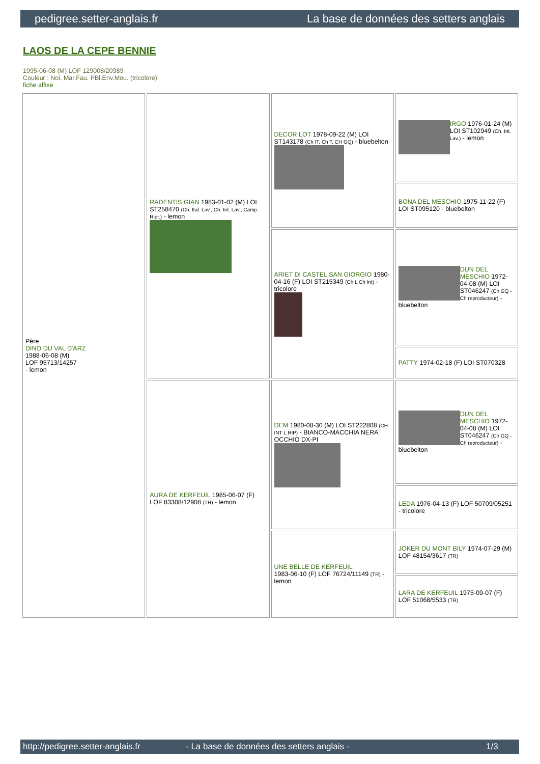pedigree.setter-anglais.fr La base de données des setters anglais
LAOS DE LA CEPE BENNIE
1995-06-08 (M) LOF 129008/20989
Couleur : Noi. Mar.Fau. PBl.Env.Mou. (tricolore)
fiche affixe
| Père DINO DU VAL D'ARZ 1988-06-08 (M) LOF 95713/14257 - lemon | RADENTIS GIAN 1983-01-02 (M) LOI ST258470 (Ch. Ital. Lav., Ch. Int. Lav., Camp. Ripr.) - lemon | DECOR LOT 1978-09-22 (M) LOI ST143178 (Ch IT, Ch T, CH GQ) - bluebelton | IRGO 1976-01-24 (M) LOI ST102949 (Ch. Int. Lav.) - lemon |
| | | | BONA DEL MESCHIO 1975-11-22 (F) LOI ST095120 - bluebelton |
| | | ARIET DI CASTEL SAN GIORGIO 1980-04-16 (F) LOI ST215349 (Ch L Ch Int) - tricolore | DUN DEL MESCHIO 1972-04-08 (M) LOI ST046247 (Ch GQ - Ch reproducteur) - bluebelton |
| | | | PATTY 1974-02-18 (F) LOI ST070328 |
| | AURA DE KERFEUIL 1985-06-07 (F) LOF 83308/12908 (TR) - lemon | DEM 1980-08-30 (M) LOI ST222808 (CH INT L RIP) - BIANCO-MACCHIA NERA OCCHIO DX-PI | DUN DEL MESCHIO 1972-04-08 (M) LOI ST046247 (Ch GQ - Ch reproducteur) - bluebelton |
| | | | LEDA 1976-04-13 (F) LOF 50709/05251 - tricolore |
| | | UNE BELLE DE KERFEUIL 1983-06-10 (F) LOF 76724/11149 (TR) - lemon | JOKER DU MONT BILY 1974-07-29 (M) LOF 48154/3617 (TR) |
| | | | LARA DE KERFEUIL 1975-09-07 (F) LOF 51068/5533 (TR) |
http://pedigree.setter-anglais.fr - La base de données des setters anglais - 1/3